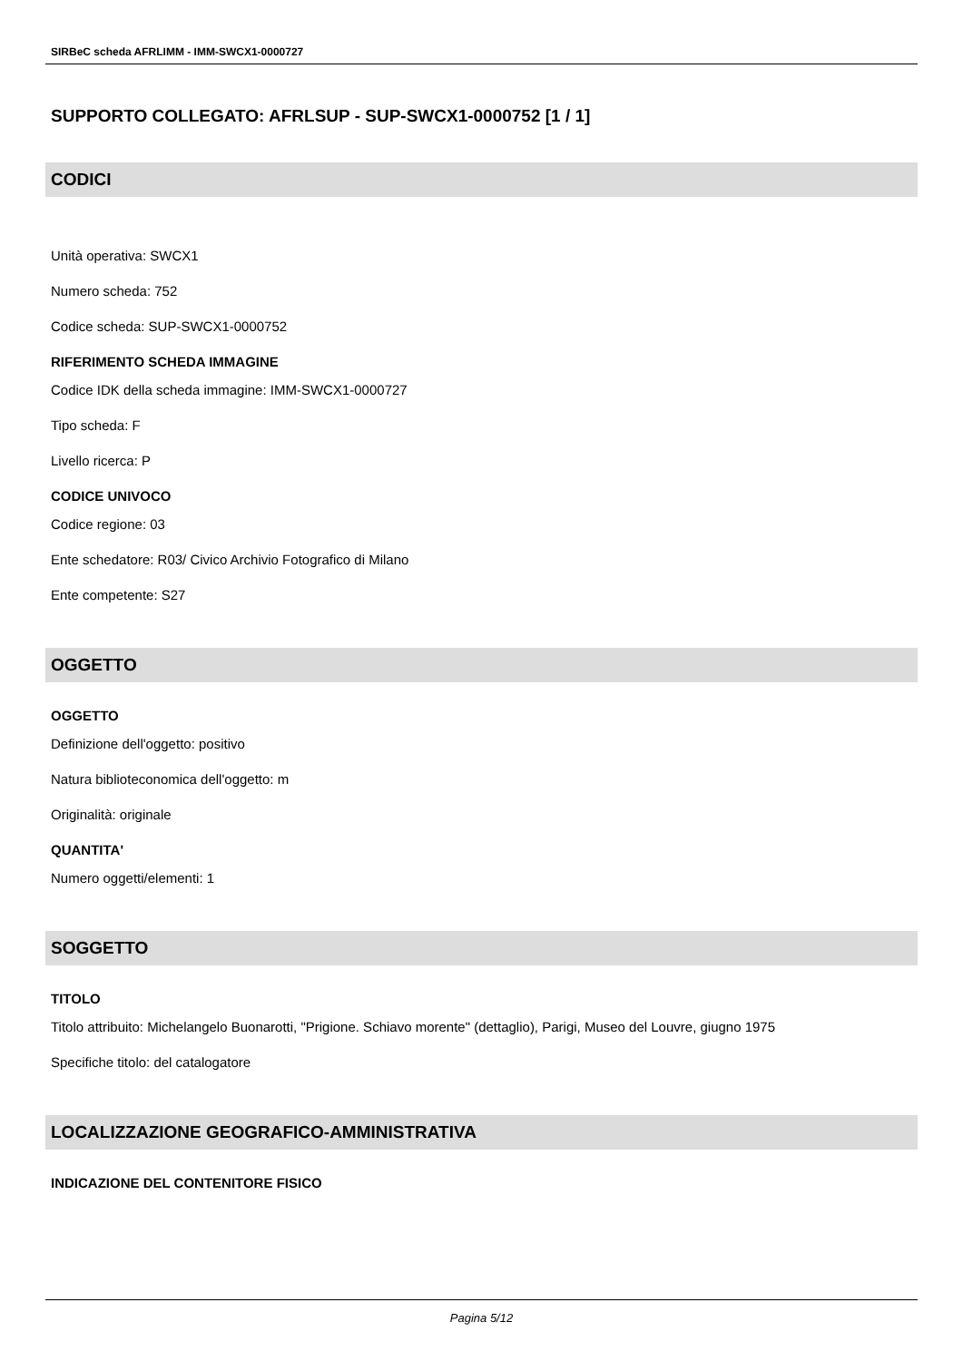SIRBeC scheda AFRLIMM - IMM-SWCX1-0000727
SUPPORTO COLLEGATO: AFRLSUP - SUP-SWCX1-0000752 [1 / 1]
CODICI
Unità operativa: SWCX1
Numero scheda: 752
Codice scheda: SUP-SWCX1-0000752
RIFERIMENTO SCHEDA IMMAGINE
Codice IDK della scheda immagine: IMM-SWCX1-0000727
Tipo scheda: F
Livello ricerca: P
CODICE UNIVOCO
Codice regione: 03
Ente schedatore: R03/ Civico Archivio Fotografico di Milano
Ente competente: S27
OGGETTO
OGGETTO
Definizione dell'oggetto: positivo
Natura biblioteconomica dell'oggetto: m
Originalità: originale
QUANTITA'
Numero oggetti/elementi: 1
SOGGETTO
TITOLO
Titolo attribuito: Michelangelo Buonarotti, "Prigione. Schiavo morente" (dettaglio), Parigi, Museo del Louvre, giugno 1975
Specifiche titolo: del catalogatore
LOCALIZZAZIONE GEOGRAFICO-AMMINISTRATIVA
INDICAZIONE DEL CONTENITORE FISICO
Pagina 5/12